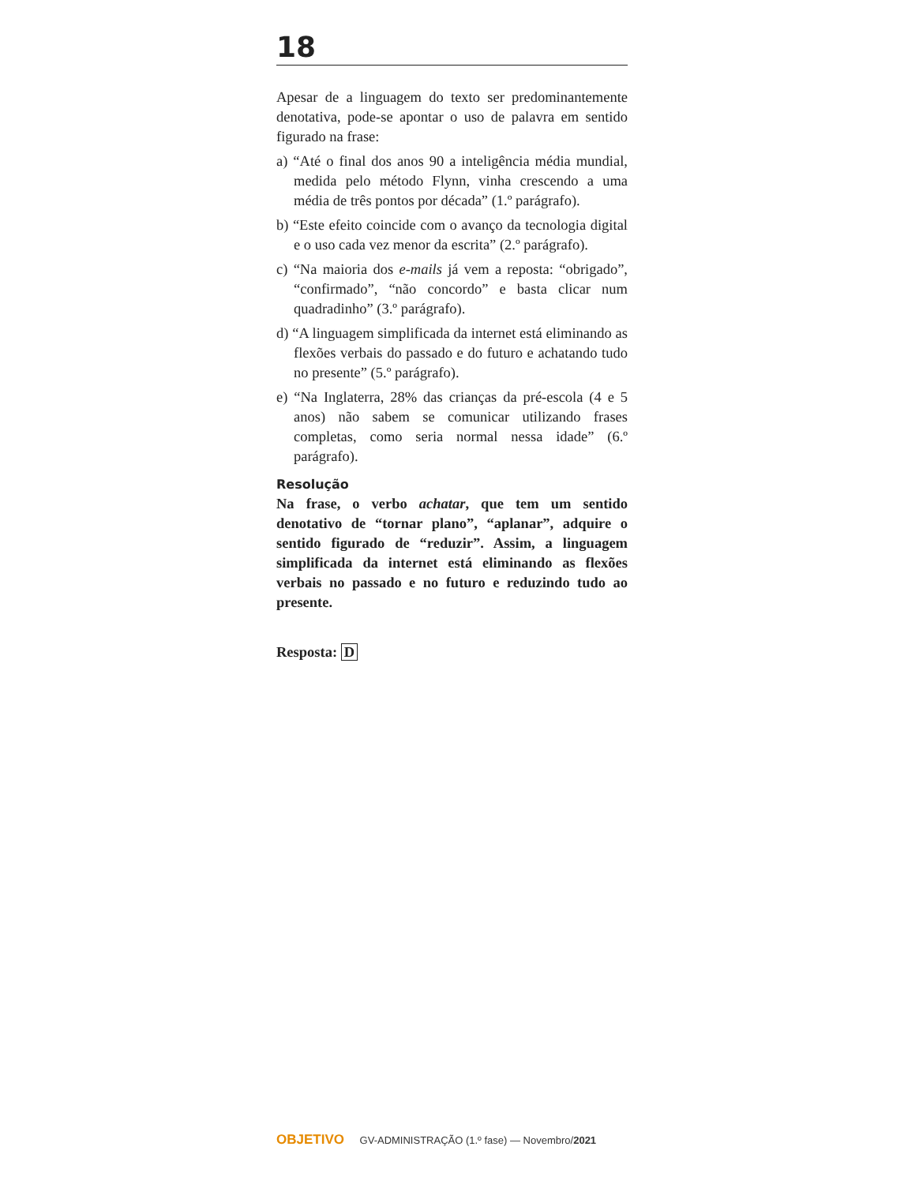18
Apesar de a linguagem do texto ser predominantemente denotativa, pode-se apontar o uso de palavra em sentido figurado na frase:
a) “Até o final dos anos 90 a inteligência média mundial, medida pelo método Flynn, vinha crescendo a uma média de três pontos por década” (1.º parágrafo).
b) “Este efeito coincide com o avanço da tecnologia digital e o uso cada vez menor da escrita” (2.º parágrafo).
c) “Na maioria dos e-mails já vem a reposta: “obrigado”, “confirmado”, “não concordo” e basta clicar num quadradinho” (3.º parágrafo).
d) “A linguagem simplificada da internet está eliminando as flexões verbais do passado e do futuro e achatando tudo no presente” (5.º parágrafo).
e) “Na Inglaterra, 28% das crianças da pré-escola (4 e 5 anos) não sabem se comunicar utilizando frases completas, como seria normal nessa idade” (6.º parágrafo).
Resolução
Na frase, o verbo achatar, que tem um sentido denotativo de “tornar plano”, “aplanar”, adquire o sentido figurado de “reduzir”. Assim, a linguagem simplificada da internet está eliminando as flexões verbais no passado e no futuro e reduzindo tudo ao presente.
Resposta: D
OBJETIVO GV-ADMINISTRAÇÃO (1.º fase) — Novembro/2021